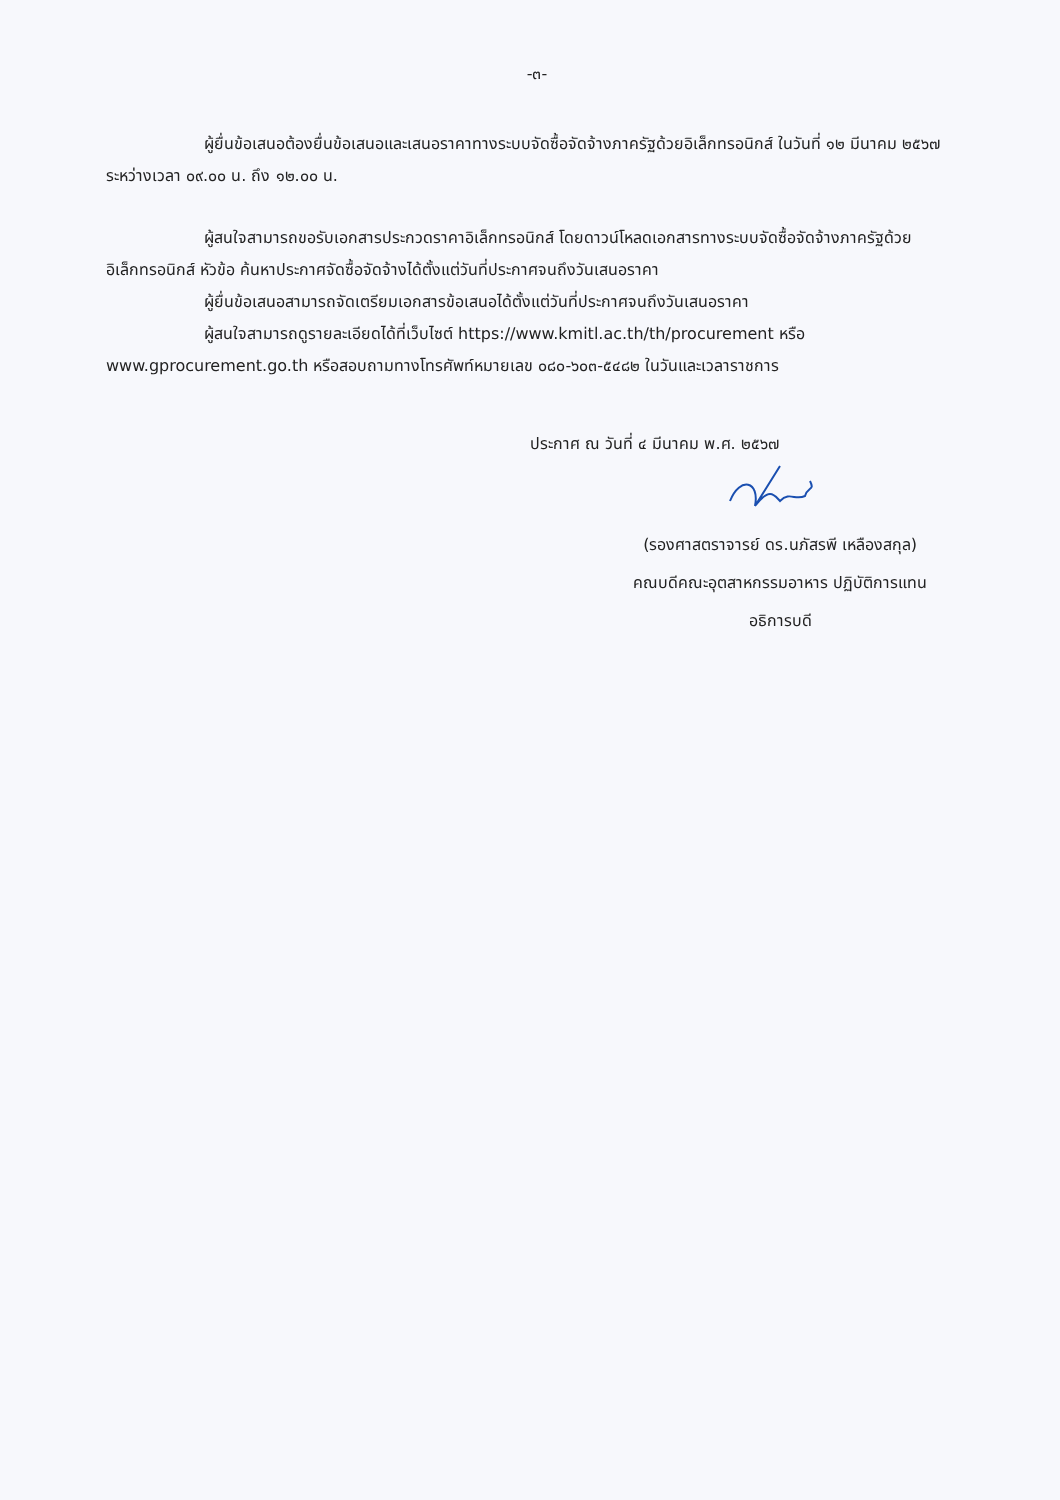-๓-
ผู้ยื่นข้อเสนอต้องยื่นข้อเสนอและเสนอราคาทางระบบจัดซื้อจัดจ้างภาครัฐด้วยอิเล็กทรอนิกส์ ในวันที่ ๑๒ มีนาคม ๒๕๖๗ ระหว่างเวลา ๐๙.๐๐ น. ถึง ๑๒.๐๐ น.
ผู้สนใจสามารถขอรับเอกสารประกวดราคาอิเล็กทรอนิกส์ โดยดาวน์โหลดเอกสารทางระบบจัดซื้อจัดจ้างภาครัฐด้วยอิเล็กทรอนิกส์ หัวข้อ ค้นหาประกาศจัดซื้อจัดจ้างได้ตั้งแต่วันที่ประกาศจนถึงวันเสนอราคา
ผู้ยื่นข้อเสนอสามารถจัดเตรียมเอกสารข้อเสนอได้ตั้งแต่วันที่ประกาศจนถึงวันเสนอราคา
ผู้สนใจสามารถดูรายละเอียดได้ที่เว็บไซต์ https://www.kmitl.ac.th/th/procurement หรือ www.gprocurement.go.th หรือสอบถามทางโทรศัพท์หมายเลข ๐๘๐-๖๐๓-๕๔๘๒ ในวันและเวลาราชการ
ประกาศ ณ วันที่ ๔ มีนาคม พ.ศ. ๒๕๖๗
(รองศาสตราจารย์ ดร.นภัสรพี เหลืองสกุล)
คณบดีคณะอุตสาหกรรมอาหาร ปฏิบัติการแทน
อธิการบดี